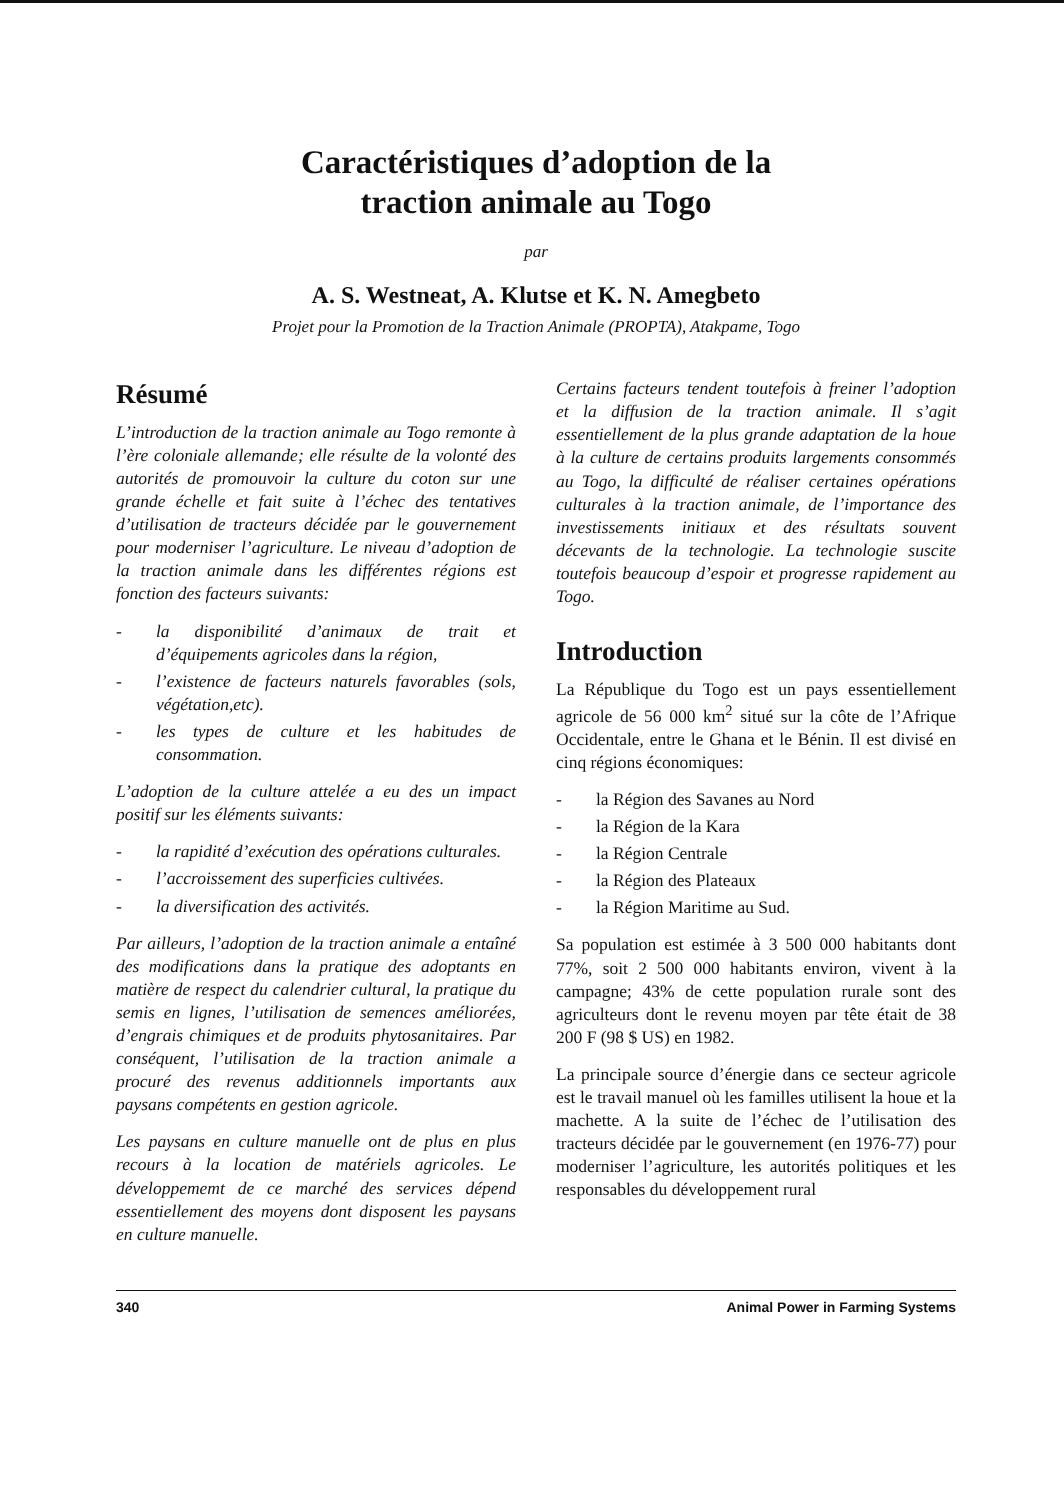Caractéristiques d’adoption de la
traction animale au Togo
par
A. S. Westneat, A. Klutse et K. N. Amegbeto
Projet pour la Promotion de la Traction Animale (PROPTA), Atakpame, Togo
Résumé
L’introduction de la traction animale au Togo remonte à l’ère coloniale allemande; elle résulte de la volonté des autorités de promouvoir la culture du coton sur une grande échelle et fait suite à l’échec des tentatives d’utilisation de tracteurs décidée par le gouvernement pour moderniser l’agriculture. Le niveau d’adoption de la traction animale dans les différentes régions est fonction des facteurs suivants:
- la disponibilité d’animaux de trait et d’équipements agricoles dans la région,
- l’existence de facteurs naturels favorables (sols, végétation,etc).
- les types de culture et les habitudes de consommation.
L’adoption de la culture attelée a eu des un impact positif sur les éléments suivants:
- la rapidité d’exécution des opérations culturales.
- l’accroissement des superficies cultivées.
- la diversification des activités.
Par ailleurs, l’adoption de la traction animale a entaîné des modifications dans la pratique des adoptants en matière de respect du calendrier cultural, la pratique du semis en lignes, l’utilisation de semences améliorées, d’engrais chimiques et de produits phytosanitaires. Par conséquent, l’utilisation de la traction animale a procuré des revenus additionnels importants aux paysans compétents en gestion agricole.
Les paysans en culture manuelle ont de plus en plus recours à la location de matériels agricoles. Le développememt de ce marché des services dépend essentiellement des moyens dont disposent les paysans en culture manuelle.
Certains facteurs tendent toutefois à freiner l’adoption et la diffusion de la traction animale. Il s’agit essentiellement de la plus grande adaptation de la houe à la culture de certains produits largements consommés au Togo, la difficulté de réaliser certaines opérations culturales à la traction animale, de l’importance des investissements initiaux et des résultats souvent décevants de la technologie. La technologie suscite toutefois beaucoup d’espoir et progresse rapidement au Togo.
Introduction
La République du Togo est un pays essentiellement agricole de 56 000 km<sup>2</sup> situé sur la côte de l’Afrique Occidentale, entre le Ghana et le Bénin. Il est divisé en cinq régions économiques:
- la Région des Savanes au Nord
- la Région de la Kara
- la Région Centrale
- la Région des Plateaux
- la Région Maritime au Sud.
Sa population est estimée à 3 500 000 habitants dont 77%, soit 2 500 000 habitants environ, vivent à la campagne; 43% de cette population rurale sont des agriculteurs dont le revenu moyen par tête était de 38 200 F (98 $ US) en 1982.
La principale source d’énergie dans ce secteur agricole est le travail manuel où les familles utilisent la houe et la machette. A la suite de l’échec de l’utilisation des tracteurs décidée par le gouvernement (en 1976-77) pour moderniser l’agriculture, les autorités politiques et les responsables du développement rural
340 Animal Power in Farming Systems